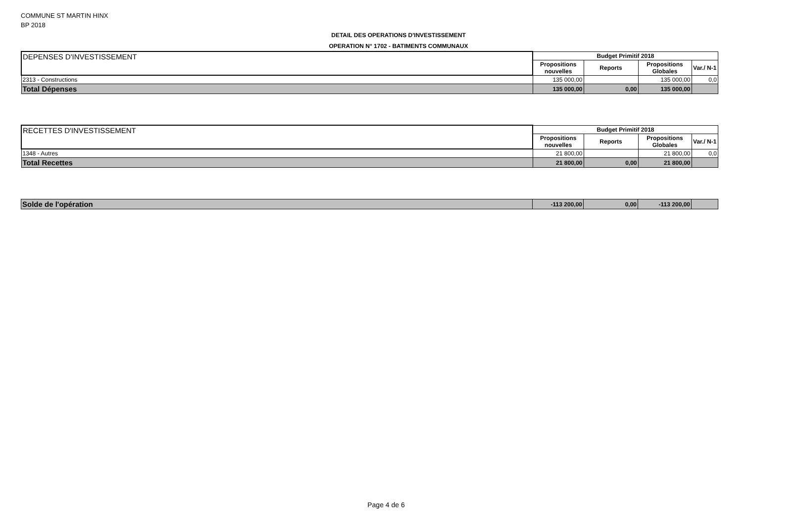COMMUNE ST MARTIN HINX
BP 2018
DETAIL DES OPERATIONS D'INVESTISSEMENT
OPERATION N° 1702 - BATIMENTS COMMUNAUX
| DEPENSES D'INVESTISSEMENT | Budget Primitif 2018 | | | |
| | Propositions nouvelles | Reports | Propositions Globales | Var./ N-1 |
| 2313 - Constructions | 135 000,00 | | 135 000,00 | 0,0 |
| Total Dépenses | 135 000,00 | 0,00 | 135 000,00 | |
| RECETTES D'INVESTISSEMENT | Budget Primitif 2018 | | | |
| | Propositions nouvelles | Reports | Propositions Globales | Var./ N-1 |
| 1348 - Autres | 21 800,00 | | 21 800,00 | 0,0 |
| Total Recettes | 21 800,00 | 0,00 | 21 800,00 | |
| Solde de l'opération | -113 200,00 | 0,00 | -113 200,00 | |
Page 4 de 6